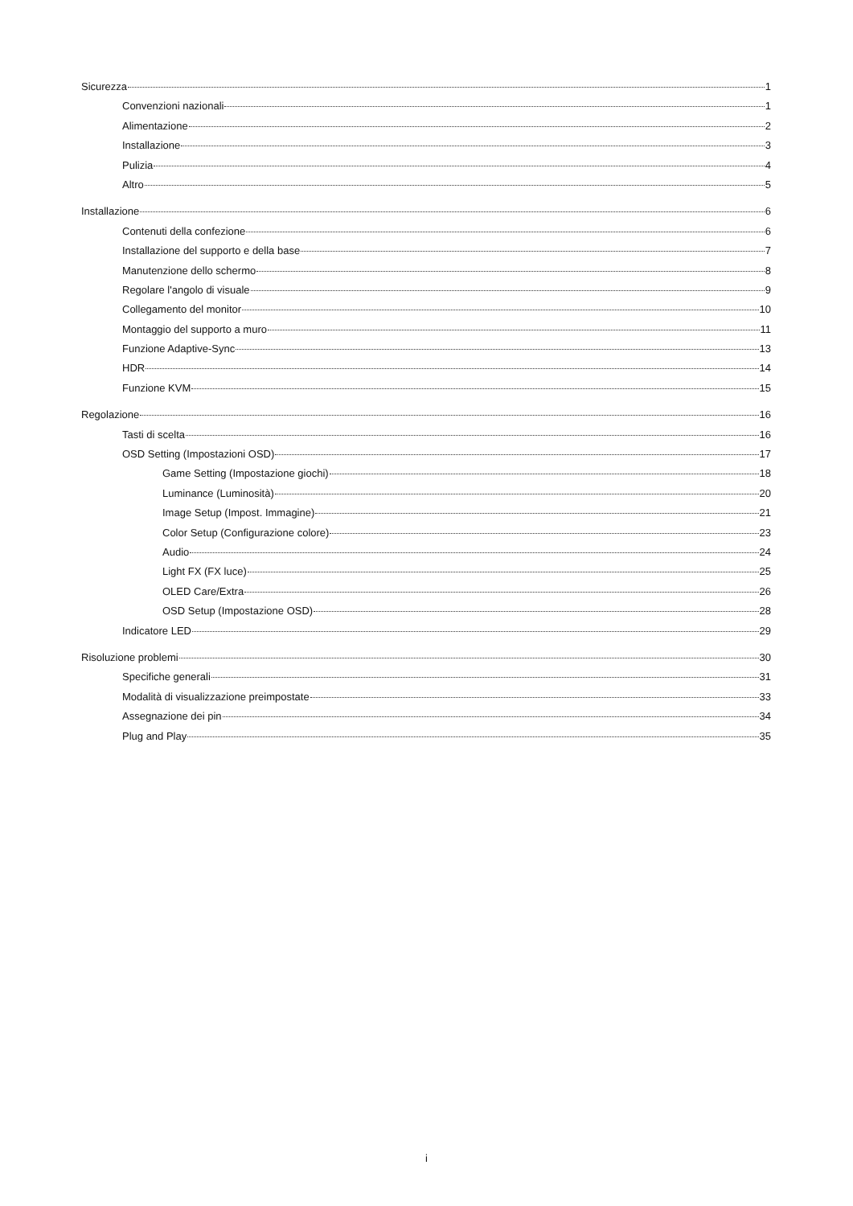Sicurezza 1
Convenzioni nazionali 1
Alimentazione 2
Installazione 3
Pulizia 4
Altro 5
Installazione 6
Contenuti della confezione 6
Installazione del supporto e della base 7
Manutenzione dello schermo 8
Regolare l'angolo di visuale 9
Collegamento del monitor 10
Montaggio del supporto a muro 11
Funzione Adaptive-Sync 13
HDR 14
Funzione KVM 15
Regolazione 16
Tasti di scelta 16
OSD Setting (Impostazioni OSD) 17
Game Setting (Impostazione giochi) 18
Luminance (Luminosità) 20
Image Setup (Impost. Immagine) 21
Color Setup (Configurazione colore) 23
Audio 24
Light FX (FX luce) 25
OLED Care/Extra 26
OSD Setup (Impostazione OSD) 28
Indicatore LED 29
Risoluzione problemi 30
Specifiche generali 31
Modalità di visualizzazione preimpostate 33
Assegnazione dei pin 34
Plug and Play 35
i